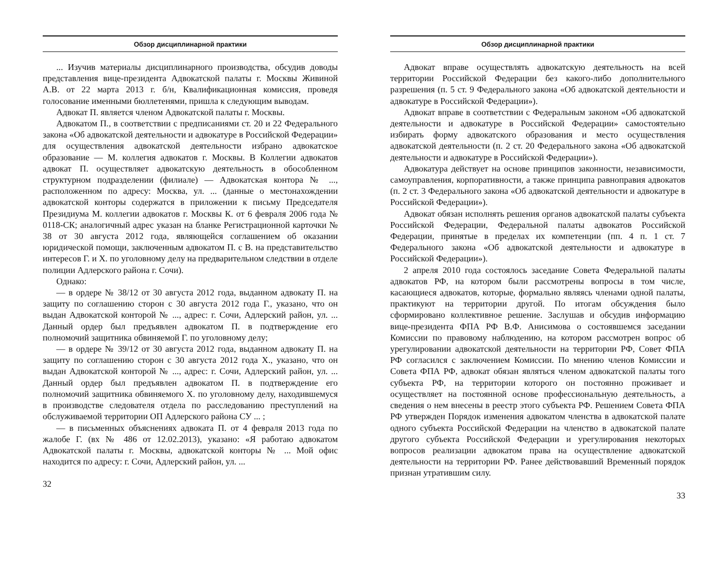Обзор дисциплинарной практики
... Изучив материалы дисциплинарного производства, обсудив доводы представления вице-президента Адвокатской палаты г. Москвы Живиной А.В. от 22 марта 2013 г. б/н, Квалификационная комиссия, проведя голосование именными бюллетенями, пришла к следующим выводам.
Адвокат П. является членом Адвокатской палаты г. Москвы.
Адвокатом П., в соответствии с предписаниями ст. 20 и 22 Федерального закона «Об адвокатской деятельности и адвокатуре в Российской Федерации» для осуществления адвокатской деятельности избрано адвокатское образование — М. коллегия адвокатов г. Москвы. В Коллегии адвокатов адвокат П. осуществляет адвокатскую деятельность в обособленном структурном подразделении (филиале) — Адвокатская контора № ..., расположенном по адресу: Москва, ул. ... (данные о местонахождении адвокатской конторы содержатся в приложении к письму Председателя Президиума М. коллегии адвокатов г. Москвы К. от 6 февраля 2006 года № 0118-СК; аналогичный адрес указан на бланке Регистрационной карточки № 38 от 30 августа 2012 года, являющейся соглашением об оказании юридической помощи, заключенным адвокатом П. с В. на представительство интересов Г. и Х. по уголовному делу на предварительном следствии в отделе полиции Адлерского района г. Сочи).
Однако:
— в ордере № 38/12 от 30 августа 2012 года, выданном адвокату П. на защиту по соглашению сторон с 30 августа 2012 года Г., указано, что он выдан Адвокатской конторой № ..., адрес: г. Сочи, Адлерский район, ул. ... Данный ордер был предъявлен адвокатом П. в подтверждение его полномочий защитника обвиняемой Г. по уголовному делу;
— в ордере № 39/12 от 30 августа 2012 года, выданном адвокату П. на защиту по соглашению сторон с 30 августа 2012 года Х., указано, что он выдан Адвокатской конторой № ..., адрес: г. Сочи, Адлерский район, ул. ... Данный ордер был предъявлен адвокатом П. в подтверждение его полномочий защитника обвиняемого Х. по уголовному делу, находившемуся в производстве следователя отдела по расследованию преступлений на обслуживаемой территории ОП Адлерского района СУ ... ;
— в письменных объяснениях адвоката П. от 4 февраля 2013 года по жалобе Г. (вх № 486 от 12.02.2013), указано: «Я работаю адвокатом Адвокатской палаты г. Москвы, адвокатской конторы № ... Мой офис находится по адресу: г. Сочи, Адлерский район, ул. ...
32
Обзор дисциплинарной практики
Адвокат вправе осуществлять адвокатскую деятельность на всей территории Российской Федерации без какого-либо дополнительного разрешения (п. 5 ст. 9 Федерального закона «Об адвокатской деятельности и адвокатуре в Российской Федерации»).
Адвокат вправе в соответствии с Федеральным законом «Об адвокатской деятельности и адвокатуре в Российской Федерации» самостоятельно избирать форму адвокатского образования и место осуществления адвокатской деятельности (п. 2 ст. 20 Федерального закона «Об адвокатской деятельности и адвокатуре в Российской Федерации»).
Адвокатура действует на основе принципов законности, независимости, самоуправления, корпоративности, а также принципа равноправия адвокатов (п. 2 ст. 3 Федерального закона «Об адвокатской деятельности и адвокатуре в Российской Федерации»).
Адвокат обязан исполнять решения органов адвокатской палаты субъекта Российской Федерации, Федеральной палаты адвокатов Российской Федерации, принятые в пределах их компетенции (пп. 4 п. 1 ст. 7 Федерального закона «Об адвокатской деятельности и адвокатуре в Российской Федерации»).
2 апреля 2010 года состоялось заседание Совета Федеральной палаты адвокатов РФ, на котором были рассмотрены вопросы в том числе, касающиеся адвокатов, которые, формально являясь членами одной палаты, практикуют на территории другой. По итогам обсуждения было сформировано коллективное решение. Заслушав и обсудив информацию вице-президента ФПА РФ В.Ф. Анисимова о состоявшемся заседании Комиссии по правовому наблюдению, на котором рассмотрен вопрос об урегулировании адвокатской деятельности на территории РФ, Совет ФПА РФ согласился с заключением Комиссии. По мнению членов Комиссии и Совета ФПА РФ, адвокат обязан являться членом адвокатской палаты того субъекта РФ, на территории которого он постоянно проживает и осуществляет на постоянной основе профессиональную деятельность, а сведения о нем внесены в реестр этого субъекта РФ. Решением Совета ФПА РФ утвержден Порядок изменения адвокатом членства в адвокатской палате одного субъекта Российской Федерации на членство в адвокатской палате другого субъекта Российской Федерации и урегулирования некоторых вопросов реализации адвокатом права на осуществление адвокатской деятельности на территории РФ. Ранее действовавший Временный порядок признан утратившим силу.
33